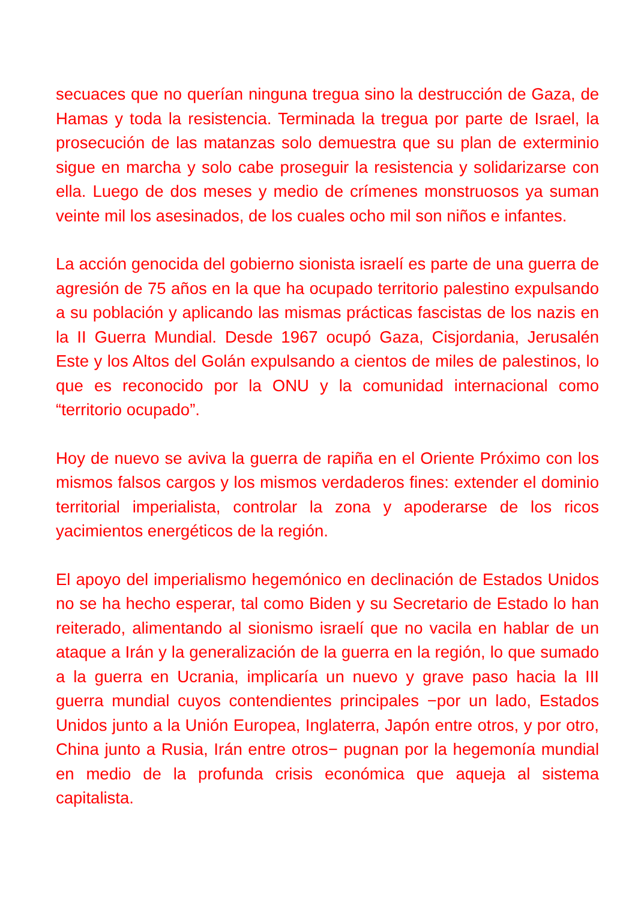secuaces que no querían ninguna tregua sino la destrucción de Gaza, de Hamas y toda la resistencia. Terminada la tregua por parte de Israel, la prosecución de las matanzas solo demuestra que su plan de exterminio sigue en marcha y solo cabe proseguir la resistencia y solidarizarse con ella. Luego de dos meses y medio de crímenes monstruosos ya suman veinte mil los asesinados, de los cuales ocho mil son niños e infantes.
La acción genocida del gobierno sionista israelí es parte de una guerra de agresión de 75 años en la que ha ocupado territorio palestino expulsando a su población y aplicando las mismas prácticas fascistas de los nazis en la II Guerra Mundial. Desde 1967 ocupó Gaza, Cisjordania, Jerusalén Este y los Altos del Golán expulsando a cientos de miles de palestinos, lo que es reconocido por la ONU y la comunidad internacional como “territorio ocupado”.
Hoy de nuevo se aviva la guerra de rapiña en el Oriente Próximo con los mismos falsos cargos y los mismos verdaderos fines: extender el dominio territorial imperialista, controlar la zona y apoderarse de los ricos yacimientos energéticos de la región.
El apoyo del imperialismo hegemónico en declinación de Estados Unidos no se ha hecho esperar, tal como Biden y su Secretario de Estado lo han reiterado, alimentando al sionismo israelí que no vacila en hablar de un ataque a Irán y la generalización de la guerra en la región, lo que sumado a la guerra en Ucrania, implicaría un nuevo y grave paso hacia la III guerra mundial cuyos contendientes principales −por un lado, Estados Unidos junto a la Unión Europea, Inglaterra, Japón entre otros, y por otro, China junto a Rusia, Irán entre otros− pugnan por la hegemonía mundial en medio de la profunda crisis económica que aqueja al sistema capitalista.